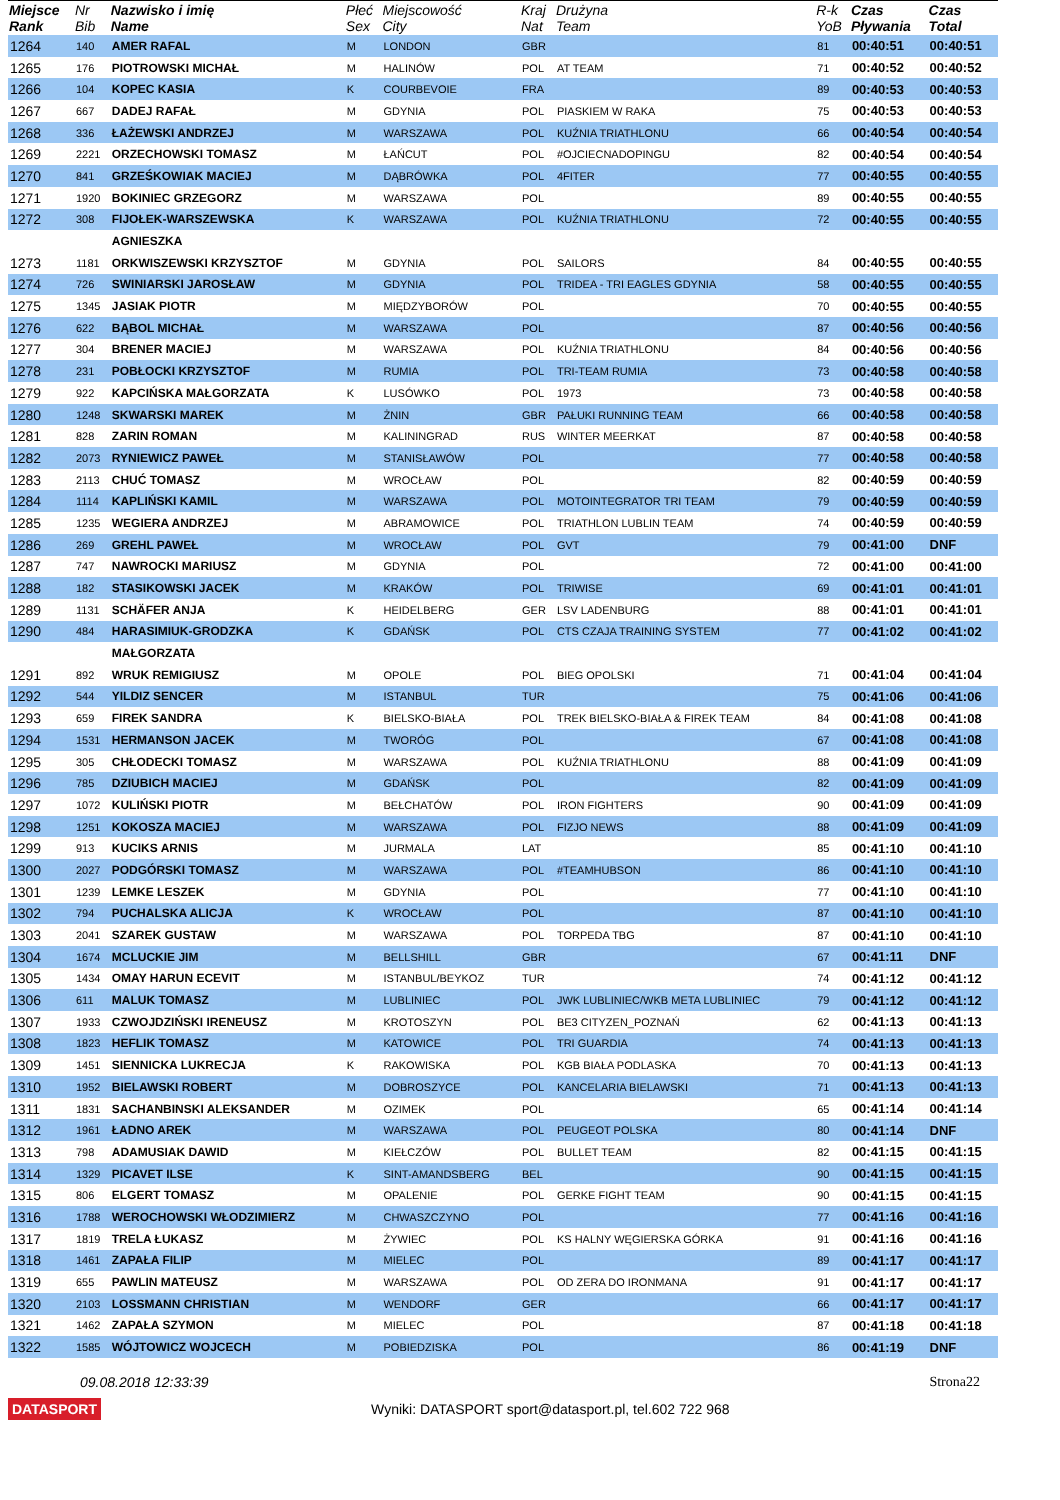| Miejsce Rank | Nr Bib | Nazwisko i imię Name | Płeć Sex | Miejscowość City | Kraj Nat | Drużyna Team | R-k YoB | Czas Pływania | Czas Total |
| --- | --- | --- | --- | --- | --- | --- | --- | --- | --- |
| 1264 | 140 | AMER RAFAL | M | LONDON | GBR | | 81 | 00:40:51 | 00:40:51 |
| 1265 | 176 | PIOTROWSKI MICHAŁ | M | HALINÓW | POL | AT TEAM | 71 | 00:40:52 | 00:40:52 |
| 1266 | 104 | KOPEC KASIA | K | COURBEVOIE | FRA | | 89 | 00:40:53 | 00:40:53 |
| 1267 | 667 | DADEJ RAFAŁ | M | GDYNIA | POL | PIASKIEM W RAKA | 75 | 00:40:53 | 00:40:53 |
| 1268 | 336 | ŁAŻEWSKI ANDRZEJ | M | WARSZAWA | POL | KUŹNIA TRIATHLONU | 66 | 00:40:54 | 00:40:54 |
| 1269 | 2221 | ORZECHOWSKI TOMASZ | M | ŁAŃCUT | POL | #OJCIECNADOPINGU | 82 | 00:40:54 | 00:40:54 |
| 1270 | 841 | GRZEŚKOWIAK MACIEJ | M | DĄBRÓWKA | POL | 4FITER | 77 | 00:40:55 | 00:40:55 |
| 1271 | 1920 | BOKINIEC GRZEGORZ | M | WARSZAWA | POL | | 89 | 00:40:55 | 00:40:55 |
| 1272 | 308 | FIJOŁEK-WARSZEWSKA | K | WARSZAWA | POL | KUŹNIA TRIATHLONU | 72 | 00:40:55 | 00:40:55 |
| | | AGNIESZKA | | | | | | | |
| 1273 | 1181 | ORKWISZEWSKI KRZYSZTOF | M | GDYNIA | POL | SAILORS | 84 | 00:40:55 | 00:40:55 |
| 1274 | 726 | SWINIARSKI JAROSŁAW | M | GDYNIA | POL | TRIDEA - TRI EAGLES GDYNIA | 58 | 00:40:55 | 00:40:55 |
| 1275 | 1345 | JASIAK PIOTR | M | MIĘDZYBORÓW | POL | | 70 | 00:40:55 | 00:40:55 |
| 1276 | 622 | BĄBOL MICHAŁ | M | WARSZAWA | POL | | 87 | 00:40:56 | 00:40:56 |
| 1277 | 304 | BRENER MACIEJ | M | WARSZAWA | POL | KUŹNIA TRIATHLONU | 84 | 00:40:56 | 00:40:56 |
| 1278 | 231 | POBŁOCKI KRZYSZTOF | M | RUMIA | POL | TRI-TEAM RUMIA | 73 | 00:40:58 | 00:40:58 |
| 1279 | 922 | KAPCIŃSKA MAŁGORZATA | K | LUSÓWKO | POL | 1973 | 73 | 00:40:58 | 00:40:58 |
| 1280 | 1248 | SKWARSKI MAREK | M | ŻNIN | GBR | PAŁUKI RUNNING TEAM | 66 | 00:40:58 | 00:40:58 |
| 1281 | 828 | ZARIN ROMAN | M | KALININGRAD | RUS | WINTER MEERKAT | 87 | 00:40:58 | 00:40:58 |
| 1282 | 2073 | RYNIEWICZ PAWEŁ | M | STANISŁAWÓW | POL | | 77 | 00:40:58 | 00:40:58 |
| 1283 | 2113 | CHUĆ TOMASZ | M | WROCŁAW | POL | | 82 | 00:40:59 | 00:40:59 |
| 1284 | 1114 | KAPLIŃSKI KAMIL | M | WARSZAWA | POL | MOTOINTEGRATOR TRI TEAM | 79 | 00:40:59 | 00:40:59 |
| 1285 | 1235 | WEGIERA ANDRZEJ | M | ABRAMOWICE | POL | TRIATHLON LUBLIN TEAM | 74 | 00:40:59 | 00:40:59 |
| 1286 | 269 | GREHL PAWEŁ | M | WROCŁAW | POL | GVT | 79 | 00:41:00 | DNF |
| 1287 | 747 | NAWROCKI MARIUSZ | M | GDYNIA | POL | | 72 | 00:41:00 | 00:41:00 |
| 1288 | 182 | STASIKOWSKI JACEK | M | KRAKÓW | POL | TRIWISE | 69 | 00:41:01 | 00:41:01 |
| 1289 | 1131 | SCHÄFER ANJA | K | HEIDELBERG | GER | LSV LADENBURG | 88 | 00:41:01 | 00:41:01 |
| 1290 | 484 | HARASIMIUK-GRODZKA | K | GDAŃSK | POL | CTS CZAJA TRAINING SYSTEM | 77 | 00:41:02 | 00:41:02 |
| | | MAŁGORZATA | | | | | | | |
| 1291 | 892 | WRUK REMIGIUSZ | M | OPOLE | POL | BIEG OPOLSKI | 71 | 00:41:04 | 00:41:04 |
| 1292 | 544 | YILDIZ SENCER | M | ISTANBUL | TUR | | 75 | 00:41:06 | 00:41:06 |
| 1293 | 659 | FIREK SANDRA | K | BIELSKO-BIAŁA | POL | TREK BIELSKO-BIAŁA & FIREK TEAM | 84 | 00:41:08 | 00:41:08 |
| 1294 | 1531 | HERMANSON JACEK | M | TWORÓG | POL | | 67 | 00:41:08 | 00:41:08 |
| 1295 | 305 | CHŁODECKI TOMASZ | M | WARSZAWA | POL | KUŹNIA TRIATHLONU | 88 | 00:41:09 | 00:41:09 |
| 1296 | 785 | DZIUBICH MACIEJ | M | GDAŃSK | POL | | 82 | 00:41:09 | 00:41:09 |
| 1297 | 1072 | KULIŃSKI PIOTR | M | BEŁCHATÓW | POL | IRON FIGHTERS | 90 | 00:41:09 | 00:41:09 |
| 1298 | 1251 | KOKOSZA MACIEJ | M | WARSZAWA | POL | FIZJO NEWS | 88 | 00:41:09 | 00:41:09 |
| 1299 | 913 | KUCIKS ARNIS | M | JURMALA | LAT | | 85 | 00:41:10 | 00:41:10 |
| 1300 | 2027 | PODGÓRSKI TOMASZ | M | WARSZAWA | POL | #TEAMHUBSON | 86 | 00:41:10 | 00:41:10 |
| 1301 | 1239 | LEMKE LESZEK | M | GDYNIA | POL | | 77 | 00:41:10 | 00:41:10 |
| 1302 | 794 | PUCHALSKA ALICJA | K | WROCŁAW | POL | | 87 | 00:41:10 | 00:41:10 |
| 1303 | 2041 | SZAREK GUSTAW | M | WARSZAWA | POL | TORPEDA TBG | 87 | 00:41:10 | 00:41:10 |
| 1304 | 1674 | MCLUCKIE JIM | M | BELLSHILL | GBR | | 67 | 00:41:11 | DNF |
| 1305 | 1434 | OMAY HARUN ECEVIT | M | ISTANBUL/BEYKOZ | TUR | | 74 | 00:41:12 | 00:41:12 |
| 1306 | 611 | MALUK TOMASZ | M | LUBLINIEC | POL | JWK LUBLINIEC/WKB META LUBLINIEC | 79 | 00:41:12 | 00:41:12 |
| 1307 | 1933 | CZWOJDZIŃSKI IRENEUSZ | M | KROTOSZYN | POL | BE3 CITYZEN_POZNAŃ | 62 | 00:41:13 | 00:41:13 |
| 1308 | 1823 | HEFLIK TOMASZ | M | KATOWICE | POL | TRI GUARDIA | 74 | 00:41:13 | 00:41:13 |
| 1309 | 1451 | SIENNICKA LUKRECJA | K | RAKOWISKA | POL | KGB BIAŁA PODLASKA | 70 | 00:41:13 | 00:41:13 |
| 1310 | 1952 | BIELAWSKI ROBERT | M | DOBROSZYCE | POL | KANCELARIA BIELAWSKI | 71 | 00:41:13 | 00:41:13 |
| 1311 | 1831 | SACHANBINSKI ALEKSANDER | M | OZIMEK | POL | | 65 | 00:41:14 | 00:41:14 |
| 1312 | 1961 | ŁADNO AREK | M | WARSZAWA | POL | PEUGEOT POLSKA | 80 | 00:41:14 | DNF |
| 1313 | 798 | ADAMUSIAK DAWID | M | KIEŁCZÓW | POL | BULLET TEAM | 82 | 00:41:15 | 00:41:15 |
| 1314 | 1329 | PICAVET ILSE | K | SINT-AMANDSBERG | BEL | | 90 | 00:41:15 | 00:41:15 |
| 1315 | 806 | ELGERT TOMASZ | M | OPALENIE | POL | GERKE FIGHT TEAM | 90 | 00:41:15 | 00:41:15 |
| 1316 | 1788 | WEROCHOWSKI WŁODZIMIERZ | M | CHWASZCZYNO | POL | | 77 | 00:41:16 | 00:41:16 |
| 1317 | 1819 | TRELA ŁUKASZ | M | ŻYWIEC | POL | KS HALNY WĘGIERSKA GÓRKA | 91 | 00:41:16 | 00:41:16 |
| 1318 | 1461 | ZAPAŁA FILIP | M | MIELEC | POL | | 89 | 00:41:17 | 00:41:17 |
| 1319 | 655 | PAWLIN MATEUSZ | M | WARSZAWA | POL | OD ZERA DO IRONMANA | 91 | 00:41:17 | 00:41:17 |
| 1320 | 2103 | LOSSMANN CHRISTIAN | M | WENDORF | GER | | 66 | 00:41:17 | 00:41:17 |
| 1321 | 1462 | ZAPAŁA SZYMON | M | MIELEC | POL | | 87 | 00:41:18 | 00:41:18 |
| 1322 | 1585 | WÓJTOWICZ WOJCECH | M | POBIEDZISKA | POL | | 86 | 00:41:19 | DNF |
09.08.2018 12:33:39 Strona22
DATASPORT Wyniki: DATASPORT sport@datasport.pl, tel.602 722 968